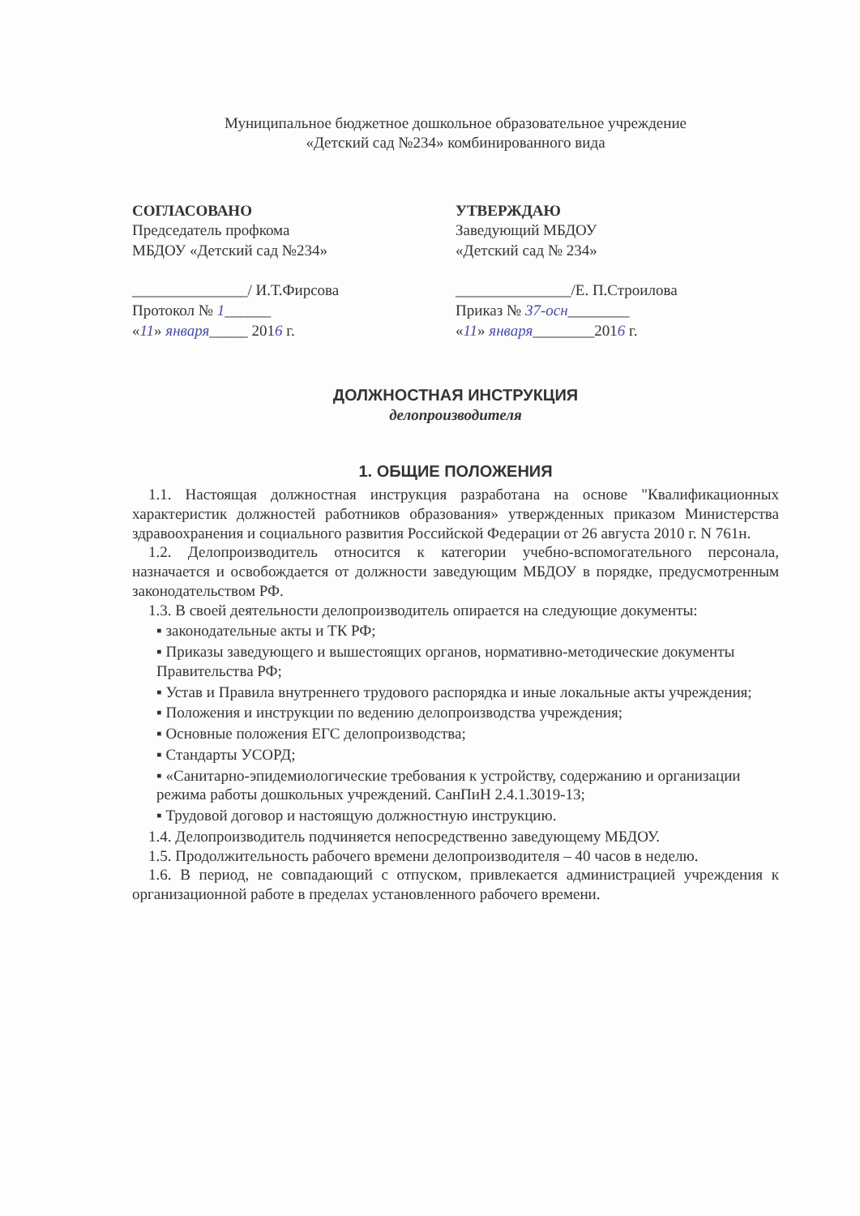Муниципальное бюджетное дошкольное образовательное учреждение
«Детский сад №234» комбинированного вида
СОГЛАСОВАНО
Председатель профкома
МБДОУ «Детский сад №234»
_______________/ И.Т.Фирсова
Протокол № 1______
«11» января_____ 2016 г.
УТВЕРЖДАЮ
Заведующий МБДОУ
«Детский сад № 234»
_______________/Е. П.Строилова
Приказ № 37-осн________
«11» января________2016 г.
ДОЛЖНОСТНАЯ ИНСТРУКЦИЯ
делопроизводителя
1. ОБЩИЕ ПОЛОЖЕНИЯ
1.1. Настоящая должностная инструкция разработана на основе "Квалификационных характеристик должностей работников образования» утвержденных приказом Министерства здравоохранения и социального развития Российской Федерации от 26 августа 2010 г. N 761н.
1.2. Делопроизводитель относится к категории учебно-вспомогательного персонала, назначается и освобождается от должности заведующим МБДОУ в порядке, предусмотренным законодательством РФ.
1.3. В своей деятельности делопроизводитель опирается на следующие документы:
▪ законодательные акты и ТК РФ;
▪ Приказы заведующего и вышестоящих органов, нормативно-методические документы Правительства РФ;
▪ Устав и Правила внутреннего трудового распорядка и иные локальные акты учреждения;
▪ Положения и инструкции по ведению делопроизводства учреждения;
▪ Основные положения ЕГС делопроизводства;
▪ Стандарты УСОРД;
▪ «Санитарно-эпидемиологические требования к устройству, содержанию и организации режима работы дошкольных учреждений. СанПиН 2.4.1.3019-13;
▪ Трудовой договор и настоящую должностную инструкцию.
1.4. Делопроизводитель подчиняется непосредственно заведующему МБДОУ.
1.5. Продолжительность рабочего времени делопроизводителя – 40 часов в неделю.
1.6. В период, не совпадающий с отпуском, привлекается администрацией учреждения к организационной работе в пределах установленного рабочего времени.